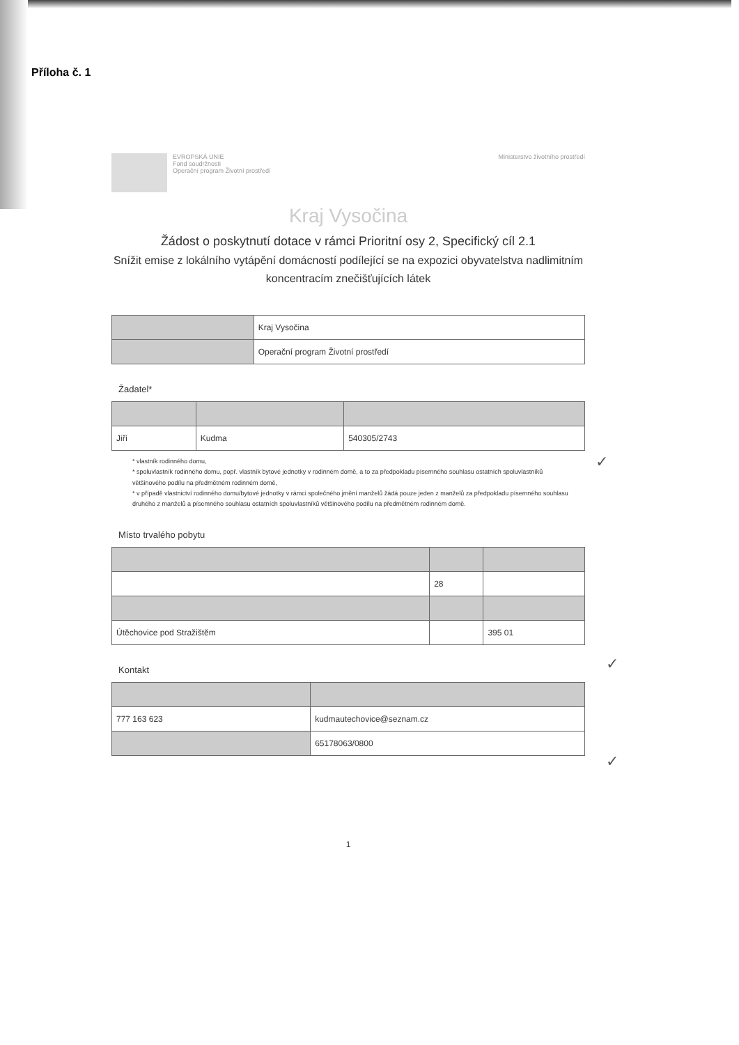Příloha č. 1
EVROPSKÁ UNIE
Fond soudržnosti
Operační program Životní prostředí
Ministerstvo životního prostředí
Kraj Vysočina
Žádost o poskytnutí dotace v rámci Prioritní osy 2, Specifický cíl 2.1
Snížit emise z lokálního vytápění domácností podílející se na expozici obyvatelstva nadlimitním koncentracím znečišťujících látek
| | Kraj Vysočina |
| | Operační program Životní prostředí |
Žadatel*
| Jiří | Kudma | 540305/2743 |
* vlastník rodinného domu,
* spoluvlastník rodinného domu, popř. vlastník bytové jednotky v rodinném domě, a to za předpokladu písemného souhlasu ostatních spoluvlastníků většinového podílu na předmětném rodinném domě,
* v případě vlastnictví rodinného domu/bytové jednotky v rámci společného jmění manželů žádá pouze jeden z manželů za předpokladu písemného souhlasu druhého z manželů a písemného souhlasu ostatních spoluvlastníků většinového podílu na předmětném rodinném domě.
Místo trvalého pobytu
| | 28 | |
| Útěchovice pod Stražištěm | | 395 01 |
Kontakt
| 777 163 623 | kudmautechovice@seznam.cz |
| | 65178063/0800 |
1
✓
✓
✓